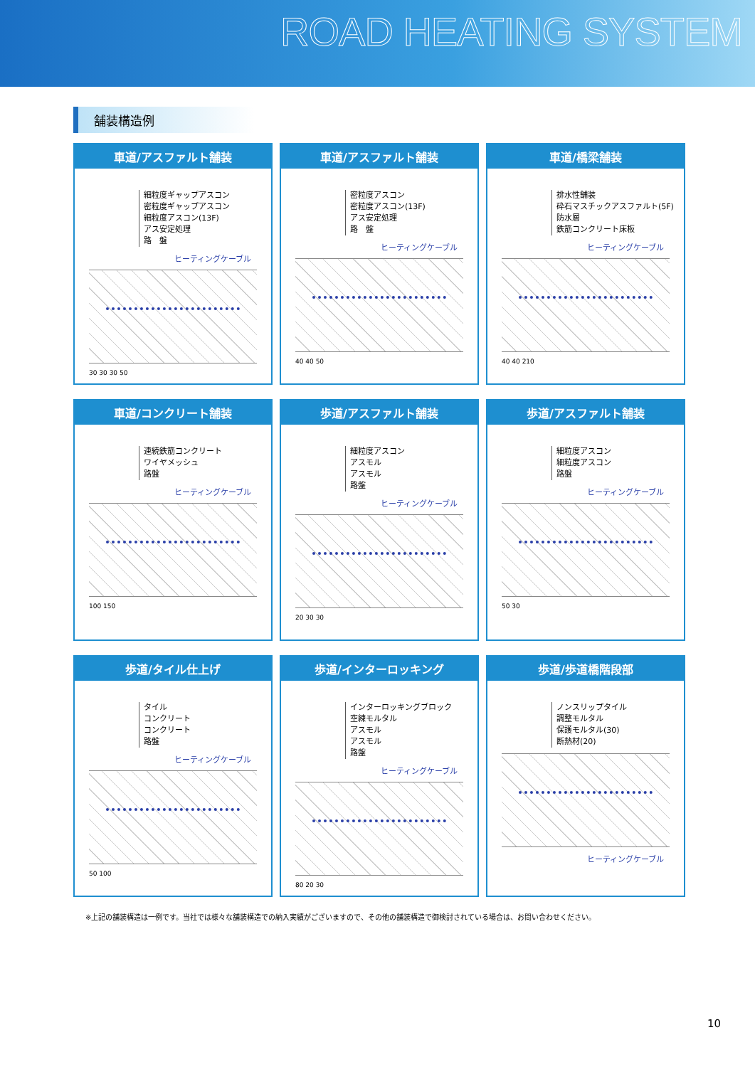ROAD HEATING SYSTEM
舗装構造例
車道/アスファルト舗装
細粒度ギャップアスコン
密粒度ギャップアスコン
細粒度アスコン(13F)
アス安定処理
路　盤
ヒーティングケーブル
30 30 30 50
車道/アスファルト舗装
密粒度アスコン
密粒度アスコン(13F)
アス安定処理
路　盤
ヒーティングケーブル
40 40 50
車道/橋梁舗装
排水性舗装
砕石マスチックアスファルト(5F)
防水層
鉄筋コンクリート床板
ヒーティングケーブル
40 40 210
車道/コンクリート舗装
連続鉄筋コンクリート
ワイヤメッシュ
路盤
ヒーティングケーブル
100 150
歩道/アスファルト舗装
細粒度アスコン
アスモル
アスモル
路盤
ヒーティングケーブル
20 30 30
歩道/アスファルト舗装
細粒度アスコン
細粒度アスコン
路盤
ヒーティングケーブル
50 30
歩道/タイル仕上げ
タイル
コンクリート
コンクリート
路盤
ヒーティングケーブル
50 100
歩道/インターロッキング
インターロッキングブロック
空練モルタル
アスモル
アスモル
路盤
ヒーティングケーブル
80 20 30
歩道/歩道橋階段部
ノンスリップタイル
調整モルタル
保護モルタル(30)
断熱材(20)
ヒーティングケーブル
※上記の舗装構造は一例です。当社では様々な舗装構造での納入実績がございますので、その他の舗装構造で御検討されている場合は、お問い合わせください。
10